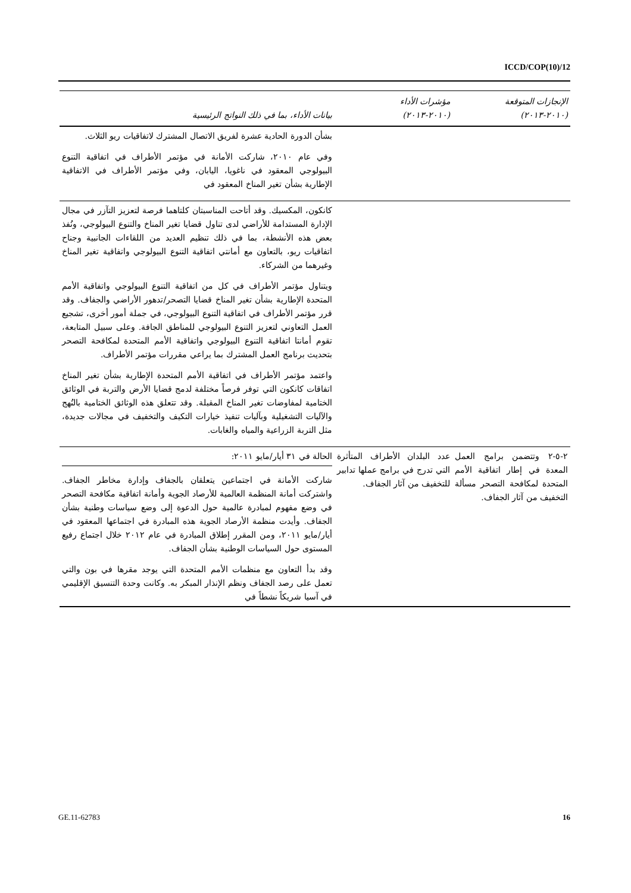ICCD/COP(10)/12
| الإنجازات المتوقعة (٢٠١٠-٢٠١٣) | مؤشرات الأداء (٢٠١٠-٢٠١٣) | بيانات الأداء، بما في ذلك النواتج الرئيسية |
| --- | --- | --- |
| | | بشأن الدورة الحادية عشرة لفريق الاتصال المشترك لاتفاقيات ريو الثلاث. وفي عام ٢٠١٠، شاركت الأمانة في مؤتمر الأطراف في اتفاقية التنوع البيولوجي المعقود في ناغويا، اليابان، وفي مؤتمر الأطراف في الاتفاقية الإطارية بشأن تغير المناخ المعقود في |
| | | كانكون، المكسيك. وقد أتاحت المناسبتان كلتاهما فرصة لتعزيز التآزر في مجال الإدارة المستدامة للأراضي لدى تناول قضايا تغير المناخ والتنوع البيولوجي، ونُفذ بعض هذه الأنشطة، بما في ذلك تنظيم العديد من اللقاءات الجانبية وجناح اتفاقيات ريو، بالتعاون مع أمانتي اتفاقية التنوع البيولوجي واتفاقية تغير المناخ وغيرهما من الشركاء. ويتناول مؤتمر الأطراف في كل من اتفاقية التنوع البيولوجي واتفاقية الأمم المتحدة الإطارية بشأن تغير المناخ قضايا التصحر/تدهور الأراضي والجفاف. وقد قرر مؤتمر الأطراف في اتفاقية التنوع البيولوجي، في جملة أمور أخرى، تشجيع العمل التعاوني لتعزيز التنوع البيولوجي للمناطق الجافة. وعلى سبيل المتابعة، تقوم أمانتا اتفاقية التنوع البيولوجي واتفاقية الأمم المتحدة لمكافحة التصحر بتحديث برنامج العمل المشترك بما يراعي مقررات مؤتمر الأطراف. واعتمد مؤتمر الأطراف في اتفاقية الأمم المتحدة الإطارية بشأن تغير المناخ اتفاقات كانكون التي توفر فرصاً مختلفة لدمج قضايا الأرض والتربة في الوثائق الختامية لمفاوضات تغير المناخ المقبلة. وقد تتعلق هذه الوثائق الختامية بالنُهج والآليات التشغيلية وبآليات تنفيذ خيارات التكيف والتخفيف في مجالات جديدة، مثل التربة الزراعية والمياه والغابات. |
| ٢-٥-٢ وتتضمن برامج العمل المعدة في إطار اتفاقية الأمم المتحدة لمكافحة التصحر مسألة التخفيف من آثار الجفاف. | عدد البلدان الأطراف المتأثرة التي تدرج في برامج عملها تدابير للتخفيف من آثار الجفاف. | الحالة في ٣١ أيار/مايو ٢٠١١: شاركت الأمانة في اجتماعين يتعلقان بالجفاف وإدارة مخاطر الجفاف. واشتركت أمانة المنظمة العالمية للأرصاد الجوية وأمانة اتفاقية مكافحة التصحر في وضع مفهوم لمبادرة عالمية حول الدعوة إلى وضع سياسات وطنية بشأن الجفاف. وأيدت منظمة الأرصاد الجوية هذه المبادرة في اجتماعها المعقود في أيار/مايو ٢٠١١، ومن المقرر إطلاق المبادرة في عام ٢٠١٢ خلال اجتماع رفيع المستوى حول السياسات الوطنية بشأن الجفاف. وقد بدأ التعاون مع منظمات الأمم المتحدة التي يوجد مقرها في بون والتي تعمل على رصد الجفاف ونظم الإنذار المبكر به. وكانت وحدة التنسيق الإقليمي في آسيا شريكاً نشطاً في |
GE.11-62783 16